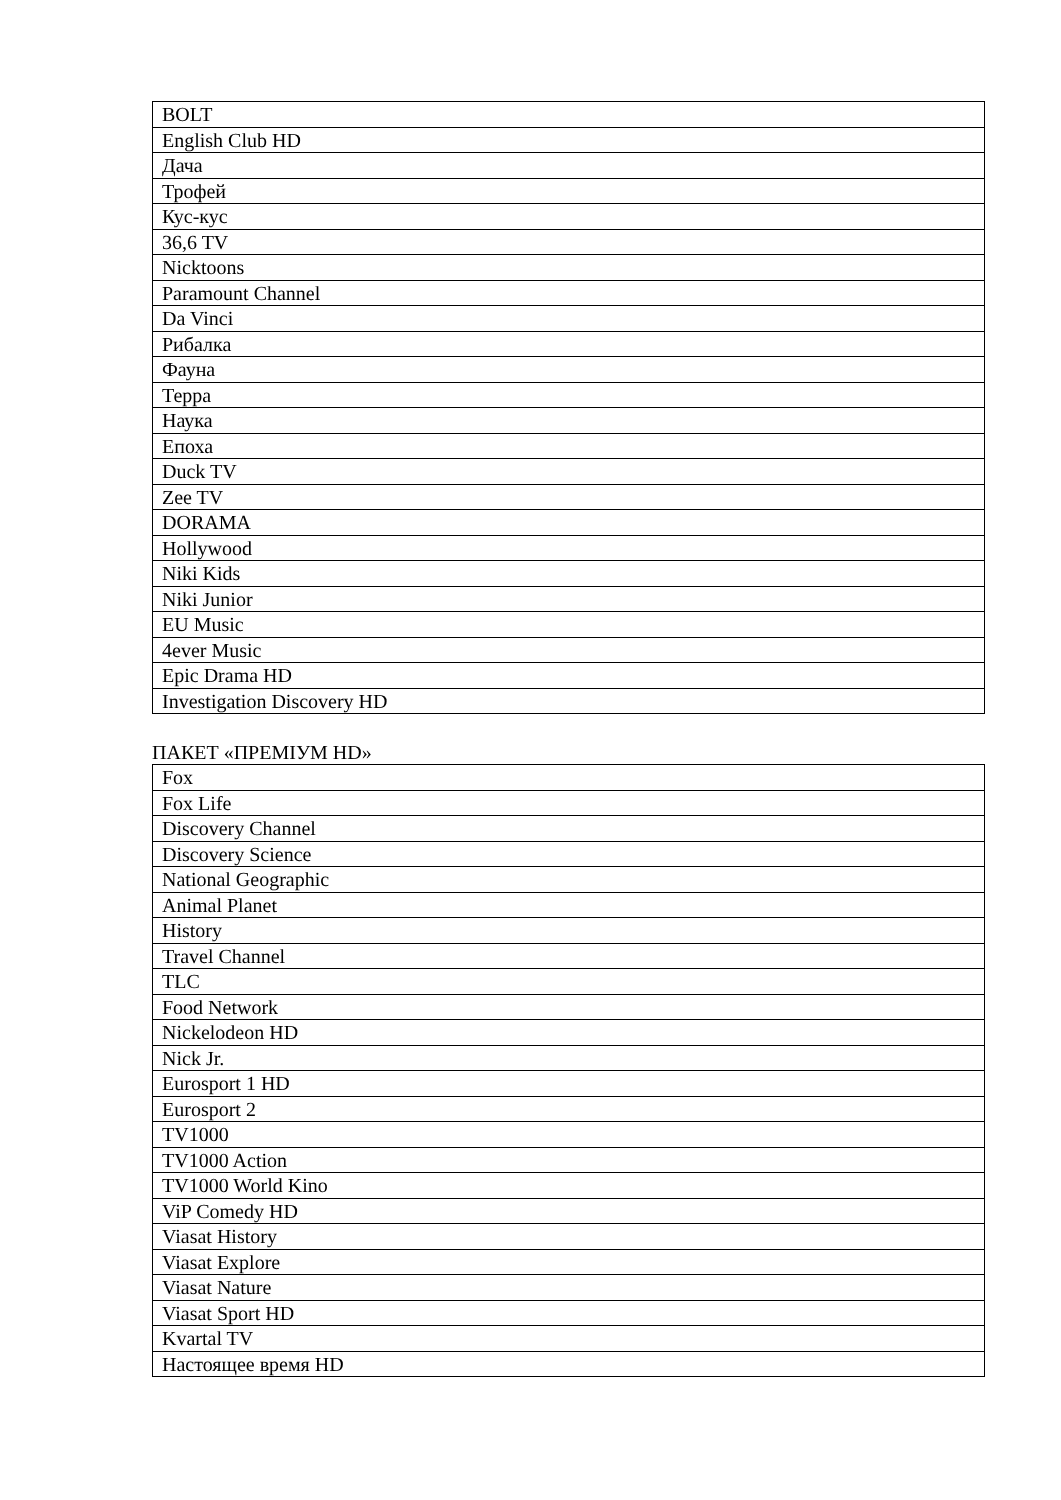| BOLT |
| English Club HD |
| Дача |
| Трофей |
| Кус-кус |
| 36,6 TV |
| Nicktoons |
| Paramount Channel |
| Da Vinci |
| Рибалка |
| Фауна |
| Терра |
| Наука |
| Епоха |
| Duck TV |
| Zee TV |
| DORAMA |
| Hollywood |
| Niki Kids |
| Niki Junior |
| EU Music |
| 4ever Music |
| Epic Drama HD |
| Investigation Discovery HD |
ПАКЕТ «ПРЕМІУМ HD»
| Fox |
| Fox Life |
| Discovery Channel |
| Discovery Science |
| National Geographic |
| Animal Planet |
| History |
| Travel Channel |
| TLC |
| Food Network |
| Nickelodeon HD |
| Nick Jr. |
| Eurosport 1 HD |
| Eurosport 2 |
| TV1000 |
| TV1000 Action |
| TV1000 World Kino |
| ViP Comedy HD |
| Viasat History |
| Viasat Explore |
| Viasat Nature |
| Viasat Sport HD |
| Kvartal TV |
| Настоящее время HD |